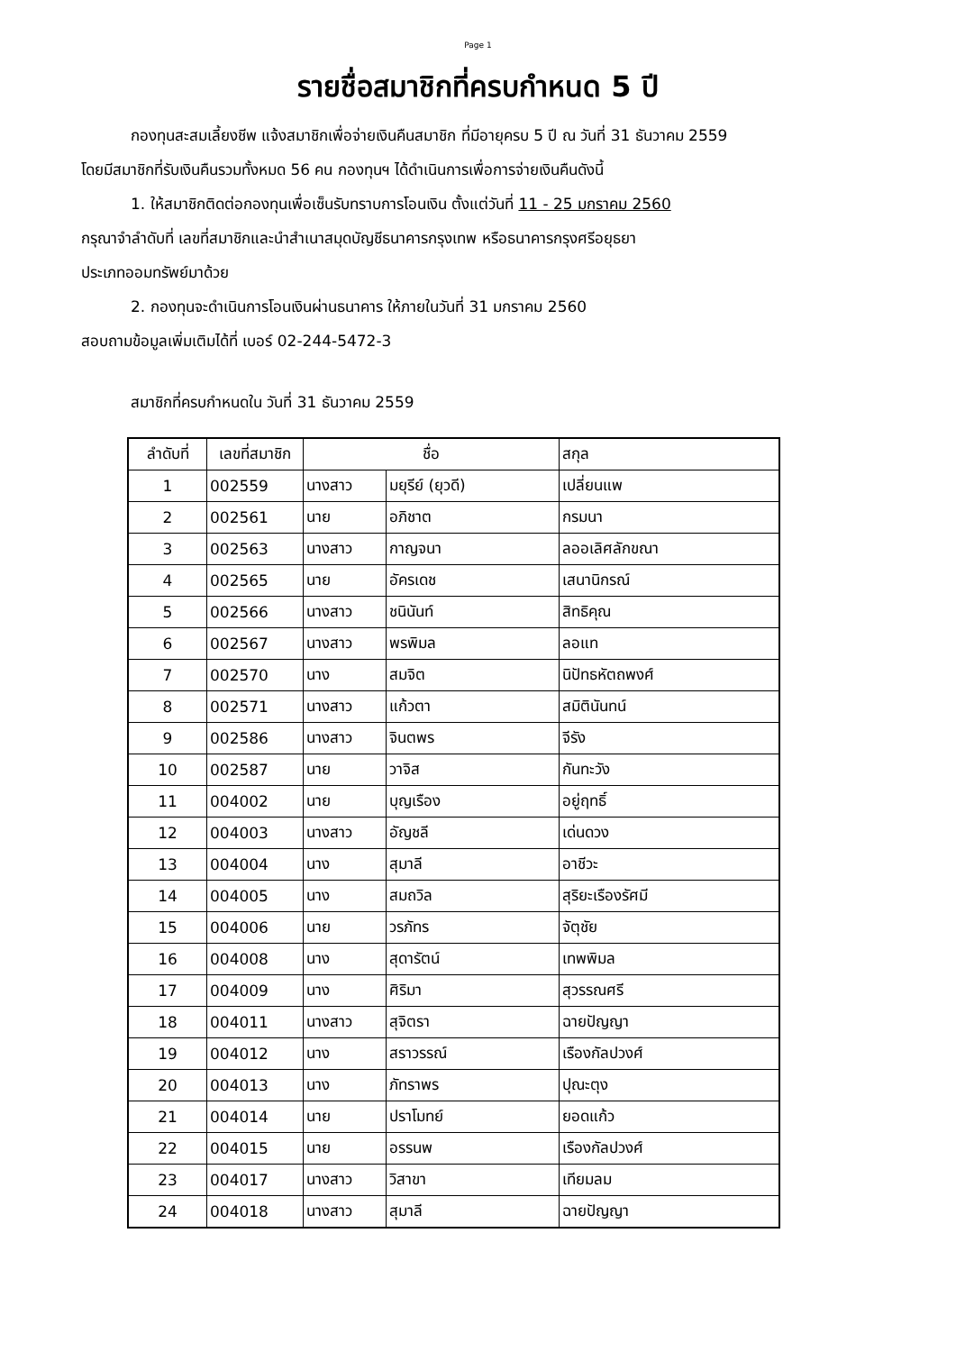Page 1
รายชื่อสมาชิกที่ครบกำหนด 5 ปี
กองทุนสะสมเลี้ยงชีพ แจ้งสมาชิกเพื่อจ่ายเงินคืนสมาชิก ที่มีอายุครบ 5 ปี ณ วันที่ 31 ธันวาคม 2559
โดยมีสมาชิกที่รับเงินคืนรวมทั้งหมด 56 คน กองทุนฯ ได้ดำเนินการเพื่อการจ่ายเงินคืนดังนี้
1. ให้สมาชิกติดต่อกองทุนเพื่อเซ็นรับทราบการโอนเงิน ตั้งแต่วันที่ 11 - 25 มกราคม 2560
กรุณาจำลำดับที่ เลขที่สมาชิกและนำสำเนาสมุดบัญชีธนาคารกรุงเทพ หรือธนาคารกรุงศรีอยุธยา
ประเภทออมทรัพย์มาด้วย
2. กองทุนจะดำเนินการโอนเงินผ่านธนาคาร ให้ภายในวันที่ 31 มกราคม 2560
สอบถามข้อมูลเพิ่มเติมได้ที่ เบอร์ 02-244-5472-3
สมาชิกที่ครบกำหนดใน วันที่ 31 ธันวาคม 2559
| ลำดับที่ | เลขที่สมาชิก | ชื่อ | | สกุล |
| --- | --- | --- | --- | --- |
| 1 | 002559 | นางสาว | มยุรีย์ (ยุวดี) | เปลี่ยนแพ |
| 2 | 002561 | นาย | อภิชาต | กรมนา |
| 3 | 002563 | นางสาว | กาญจนา | ลออเลิศลักขณา |
| 4 | 002565 | นาย | อัครเดช | เสนานิกรณ์ |
| 5 | 002566 | นางสาว | ชนินันท์ | สิทธิคุณ |
| 6 | 002567 | นางสาว | พรพิมล | ลอแท |
| 7 | 002570 | นาง | สมจิต | นิปัทธหัตถพงศ์ |
| 8 | 002571 | นางสาว | แก้วตา | สมิตินันทน์ |
| 9 | 002586 | นางสาว | จินตพร | จีรัง |
| 10 | 002587 | นาย | วาจิส | กันทะวัง |
| 11 | 004002 | นาย | บุญเรือง | อยู่ฤทธิ์ |
| 12 | 004003 | นางสาว | อัญชลี | เด่นดวง |
| 13 | 004004 | นาง | สุมาลี | อาชีวะ |
| 14 | 004005 | นาง | สมถวิล | สุริยะเรืองรัศมี |
| 15 | 004006 | นาย | วรภัทร | จัตุชัย |
| 16 | 004008 | นาง | สุดารัตน์ | เทพพิมล |
| 17 | 004009 | นาง | ศิริมา | สุวรรณศรี |
| 18 | 004011 | นางสาว | สุจิตรา | ฉายปัญญา |
| 19 | 004012 | นาง | สราวรรณ์ | เรืองกัลปวงศ์ |
| 20 | 004013 | นาง | ภัทราพร | ปุณะตุง |
| 21 | 004014 | นาย | ปราโมทย์ | ยอดแก้ว |
| 22 | 004015 | นาย | อรรนพ | เรืองกัลปวงศ์ |
| 23 | 004017 | นางสาว | วิสาขา | เทียมลม |
| 24 | 004018 | นางสาว | สุมาลี | ฉายปัญญา |